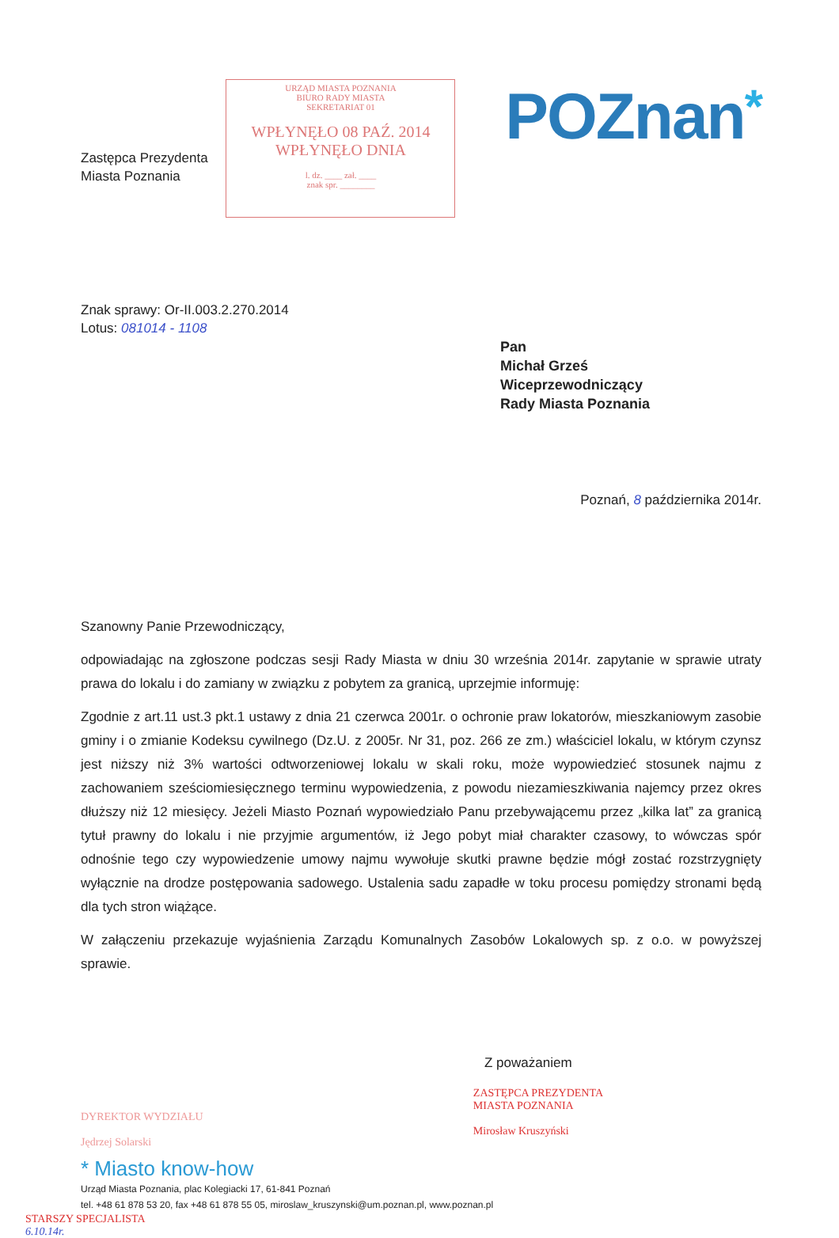Zastępca Prezydenta
Miasta Poznania
URZĄD MIASTA POZNANIA
BIURO RADY MIASTA
SEKRETARIAT 01
WPŁYNĘŁO 08 PAŹ. 2014 WPŁYNĘŁO DNIA
l. dz. ____ zał. ____
znak spr. ________
POZnan*
Znak sprawy: Or-II.003.2.270.2014
Lotus: 081014 - 1108
Pan
Michał Grześ
Wiceprzewodniczący
Rady Miasta Poznania
Poznań, 8 października 2014r.
Szanowny Panie Przewodniczący,
odpowiadając na zgłoszone podczas sesji Rady Miasta w dniu 30 września 2014r. zapytanie w sprawie utraty prawa do lokalu i do zamiany w związku z pobytem za granicą, uprzejmie informuję:
Zgodnie z art.11 ust.3 pkt.1 ustawy z dnia 21 czerwca 2001r. o ochronie praw lokatorów, mieszkaniowym zasobie gminy i o zmianie Kodeksu cywilnego (Dz.U. z 2005r. Nr 31, poz. 266 ze zm.) właściciel lokalu, w którym czynsz jest niższy niż 3% wartości odtworzeniowej lokalu w skali roku, może wypowiedzieć stosunek najmu z zachowaniem sześciomiesięcznego terminu wypowiedzenia, z powodu niezamieszkiwania najemcy przez okres dłuższy niż 12 miesięcy. Jeżeli Miasto Poznań wypowiedziało Panu przebywającemu przez „kilka lat” za granicą tytuł prawny do lokalu i nie przyjmie argumentów, iż Jego pobyt miał charakter czasowy, to wówczas spór odnośnie tego czy wypowiedzenie umowy najmu wywołuje skutki prawne będzie mógł zostać rozstrzygnięty wyłącznie na drodze postępowania sadowego. Ustalenia sadu zapadłe w toku procesu pomiędzy stronami będą dla tych stron wiążące.
W załączeniu przekazuje wyjaśnienia Zarządu Komunalnych Zasobów Lokalowych sp. z o.o. w powyższej sprawie.
Z poważaniem
DYREKTOR WYDZIAŁU
Jędrzej Solarski
ZASTĘPCA PREZYDENTA
MIASTA POZNANIA
Mirosław Kruszyński
* Miasto know-how
Urząd Miasta Poznania, plac Kolegiacki 17, 61-841 Poznań
tel. +48 61 878 53 20, fax +48 61 878 55 05, miroslaw_kruszynski@um.poznan.pl, www.poznan.pl
STARSZY SPECJALISTA
6.10.14r.